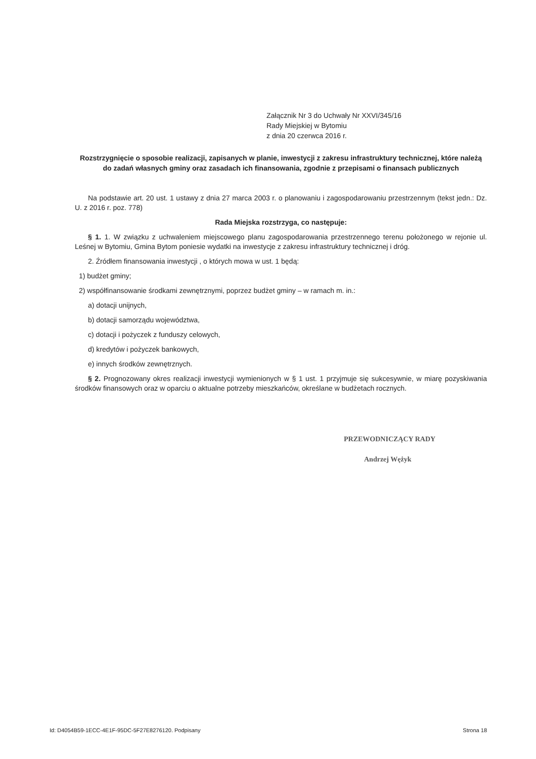Załącznik Nr 3 do Uchwały Nr XXVI/345/16
Rady Miejskiej w Bytomiu
z dnia 20 czerwca 2016 r.
Rozstrzygnięcie o sposobie realizacji, zapisanych w planie, inwestycji z zakresu infrastruktury technicznej, które należą do zadań własnych gminy oraz zasadach ich finansowania, zgodnie z przepisami o finansach publicznych
Na podstawie art. 20 ust. 1 ustawy z dnia 27 marca 2003 r. o planowaniu i zagospodarowaniu przestrzennym (tekst jedn.: Dz. U. z 2016 r. poz. 778)
Rada Miejska rozstrzyga, co następuje:
§ 1. 1. W związku z uchwaleniem miejscowego planu zagospodarowania przestrzennego terenu położonego w rejonie ul. Leśnej w Bytomiu, Gmina Bytom poniesie wydatki na inwestycje z zakresu infrastruktury technicznej i dróg.
2. Źródłem finansowania inwestycji , o których mowa w ust. 1 będą:
1) budżet gminy;
2) współfinansowanie środkami zewnętrznymi, poprzez budżet gminy – w ramach m. in.:
a) dotacji unijnych,
b) dotacji samorządu województwa,
c) dotacji i pożyczek z funduszy celowych,
d) kredytów i pożyczek bankowych,
e) innych środków zewnętrznych.
§ 2. Prognozowany okres realizacji inwestycji wymienionych w § 1 ust. 1 przyjmuje się sukcesywnie, w miarę pozyskiwania środków finansowych oraz w oparciu o aktualne potrzeby mieszkańców, określane w budżetach rocznych.
PRZEWODNICZĄCY RADY
Andrzej Wężyk
Id: D4054B59-1ECC-4E1F-95DC-5F27E8276120. Podpisany Strona 18